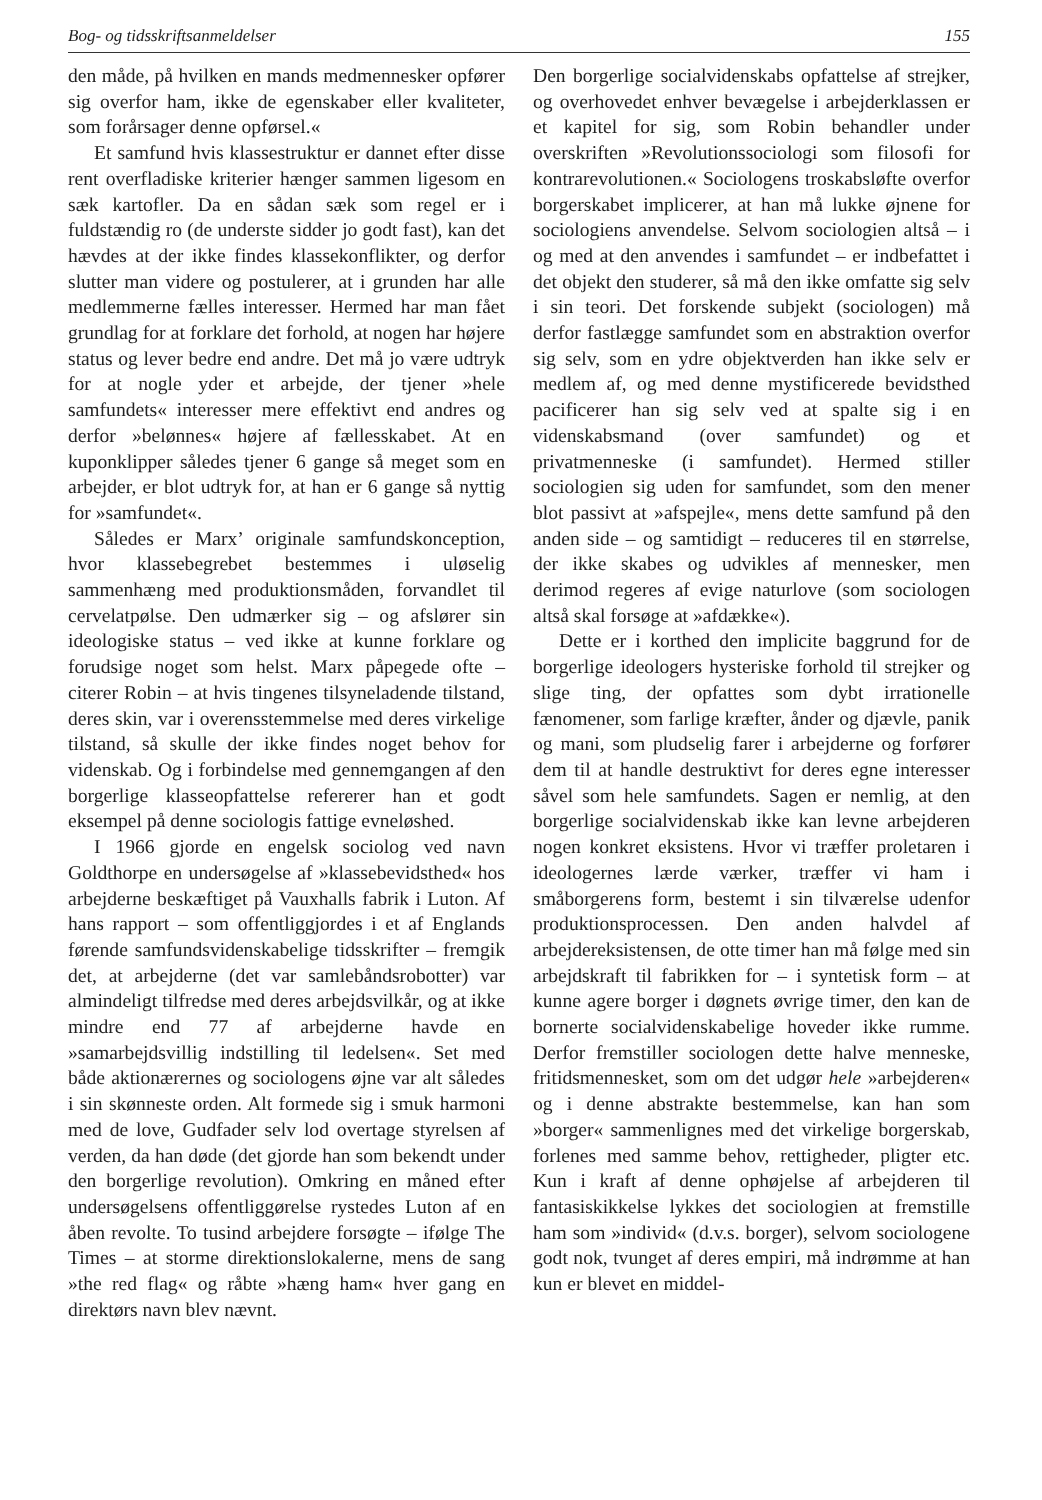Bog- og tidsskriftsanmeldelser 155
den måde, på hvilken en mands medmennesker opfører sig overfor ham, ikke de egenskaber eller kvaliteter, som forårsager denne opførsel.«
Et samfund hvis klassestruktur er dannet efter disse rent overfladiske kriterier hænger sammen ligesom en sæk kartofler. Da en sådan sæk som regel er i fuldstændig ro (de underste sidder jo godt fast), kan det hævdes at der ikke findes klassekonflikter, og derfor slutter man videre og postulerer, at i grunden har alle medlemmerne fælles interesser. Hermed har man fået grundlag for at forklare det forhold, at nogen har højere status og lever bedre end andre. Det må jo være udtryk for at nogle yder et arbejde, der tjener »hele samfundets« interesser mere effektivt end andres og derfor »belønnes« højere af fællesskabet. At en kuponklipper således tjener 6 gange så meget som en arbejder, er blot udtryk for, at han er 6 gange så nyttig for »samfundet«.
Således er Marx’ originale samfundskonception, hvor klassebegrebet bestemmes i uløselig sammenhæng med produktionsmåden, forvandlet til cervelatpølse. Den udmærker sig – og afslører sin ideologiske status – ved ikke at kunne forklare og forudsige noget som helst. Marx påpegede ofte – citerer Robin – at hvis tingenes tilsyneladende tilstand, deres skin, var i overensstemmelse med deres virkelige tilstand, så skulle der ikke findes noget behov for videnskab. Og i forbindelse med gennemgangen af den borgerlige klasseopfattelse refererer han et godt eksempel på denne sociologis fattige evneløshed.
I 1966 gjorde en engelsk sociolog ved navn Goldthorpe en undersøgelse af »klassebevidsthed« hos arbejderne beskæftiget på Vauxhalls fabrik i Luton. Af hans rapport – som offentliggjordes i et af Englands førende samfundsvidenskabelige tidsskrifter – fremgik det, at arbejderne (det var samlebåndsrobotter) var almindeligt tilfredse med deres arbejdsvilkår, og at ikke mindre end 77 af arbejderne havde en »samarbejdsvillig indstilling til ledelsen«. Set med både aktionærernes og sociologens øjne var alt således i sin skønneste orden. Alt formede sig i smuk harmoni med de love, Gudfader selv lod overtage styrelsen af verden, da han døde (det gjorde han som bekendt under den borgerlige revolution). Omkring en måned efter undersøgelsens offentliggørelse rystedes Luton af en åben revolte. To tusind arbejdere forsøgte – ifølge The Times – at storme direktionslokalerne, mens de sang »the red flag« og råbte »hæng ham« hver gang en direktørs navn blev nævnt.
Den borgerlige socialvidenskabs opfattelse af strejker, og overhovedet enhver bevægelse i arbejderklassen er et kapitel for sig, som Robin behandler under overskriften »Revolutionssociologi som filosofi for kontrarevolutionen.« Sociologens troskabsløfte overfor borgerskabet implicerer, at han må lukke øjnene for sociologiens anvendelse. Selvom sociologien altså – i og med at den anvendes i samfundet – er indbefattet i det objekt den studerer, så må den ikke omfatte sig selv i sin teori. Det forskende subjekt (sociologen) må derfor fastlægge samfundet som en abstraktion overfor sig selv, som en ydre objektverden han ikke selv er medlem af, og med denne mystificerede bevidsthed pacificerer han sig selv ved at spalte sig i en videnskabsmand (over samfundet) og et privatmenneske (i samfundet). Hermed stiller sociologien sig uden for samfundet, som den mener blot passivt at »afspejle«, mens dette samfund på den anden side – og samtidigt – reduceres til en størrelse, der ikke skabes og udvikles af mennesker, men derimod regeres af evige naturlove (som sociologen altså skal forsøge at »afdække«).
Dette er i korthed den implicite baggrund for de borgerlige ideologers hysteriske forhold til strejker og slige ting, der opfattes som dybt irrationelle fænomener, som farlige kræfter, ånder og djævle, panik og mani, som pludselig farer i arbejderne og forfører dem til at handle destruktivt for deres egne interesser såvel som hele samfundets. Sagen er nemlig, at den borgerlige socialvidenskab ikke kan levne arbejderen nogen konkret eksistens. Hvor vi træffer proletaren i ideologernes lærde værker, træffer vi ham i småborgerens form, bestemt i sin tilværelse udenfor produktionsprocessen. Den anden halvdel af arbejdereksistensen, de otte timer han må følge med sin arbejdskraft til fabrikken for – i syntetisk form – at kunne agere borger i døgnets øvrige timer, den kan de bornerte socialvidenskabelige hoveder ikke rumme. Derfor fremstiller sociologen dette halve menneske, fritidsmennesket, som om det udgør hele »arbejderen« og i denne abstrakte bestemmelse, kan han som »borger« sammenlignes med det virkelige borgerskab, forlenes med samme behov, rettigheder, pligter etc. Kun i kraft af denne ophøjelse af arbejderen til fantasiskikkelse lykkes det sociologien at fremstille ham som »individ« (d.v.s. borger), selvom sociologene godt nok, tvunget af deres empiri, må indrømme at han kun er blevet en middel-